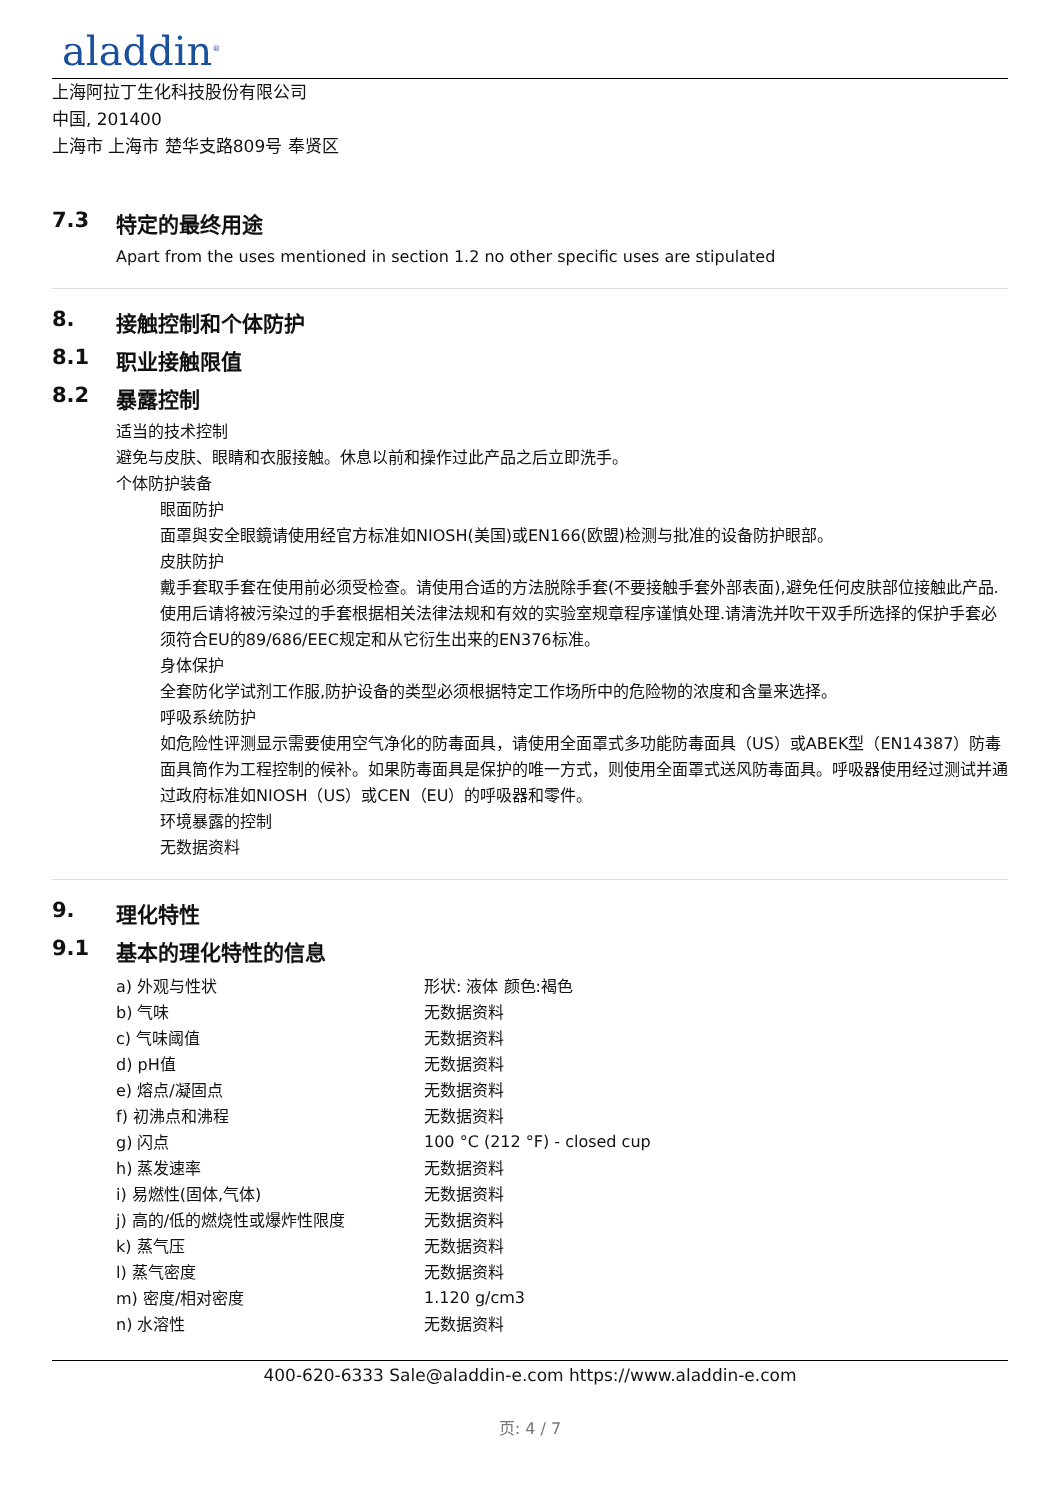aladdin<sup>®</sup>
上海阿拉丁生化科技股份有限公司
中国, 201400
上海市 上海市 楚华支路809号 奉贤区
7.3 特定的最终用途
Apart from the uses mentioned in section 1.2 no other specific uses are stipulated
8. 接触控制和个体防护
8.1 职业接触限值
8.2 暴露控制
适当的技术控制
避免与皮肤、眼睛和衣服接触。休息以前和操作过此产品之后立即洗手。
个体防护装备
眼面防护
面罩與安全眼鏡请使用经官方标准如NIOSH(美国)或EN166(欧盟)检测与批准的设备防护眼部。
皮肤防护
戴手套取手套在使用前必须受检查。请使用合适的方法脱除手套(不要接触手套外部表面),避免任何皮肤部位接触此产品.使用后请将被污染过的手套根据相关法律法规和有效的实验室规章程序谨慎处理.请清洗并吹干双手所选择的保护手套必须符合EU的89/686/EEC规定和从它衍生出来的EN376标准。
身体保护
全套防化学试剂工作服,防护设备的类型必须根据特定工作场所中的危险物的浓度和含量来选择。
呼吸系统防护
如危险性评测显示需要使用空气净化的防毒面具，请使用全面罩式多功能防毒面具（US）或ABEK型（EN14387）防毒面具筒作为工程控制的候补。如果防毒面具是保护的唯一方式，则使用全面罩式送风防毒面具。呼吸器使用经过测试并通过政府标准如NIOSH（US）或CEN（EU）的呼吸器和零件。
环境暴露的控制
无数据资料
9. 理化特性
9.1 基本的理化特性的信息
| a) 外观与性状 | 形状: 液体 颜色:褐色 |
| b) 气味 | 无数据资料 |
| c) 气味阈值 | 无数据资料 |
| d) pH值 | 无数据资料 |
| e) 熔点/凝固点 | 无数据资料 |
| f) 初沸点和沸程 | 无数据资料 |
| g) 闪点 | 100 °C (212 °F) - closed cup |
| h) 蒸发速率 | 无数据资料 |
| i) 易燃性(固体,气体) | 无数据资料 |
| j) 高的/低的燃烧性或爆炸性限度 | 无数据资料 |
| k) 蒸气压 | 无数据资料 |
| l) 蒸气密度 | 无数据资料 |
| m) 密度/相对密度 | 1.120 g/cm3 |
| n) 水溶性 | 无数据资料 |
400-620-6333 Sale@aladdin-e.com https://www.aladdin-e.com
页: 4 / 7